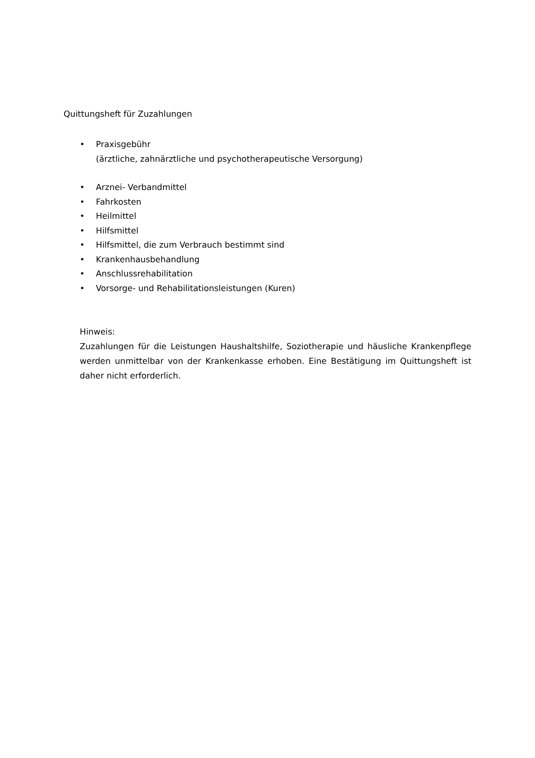Quittungsheft für Zuzahlungen
• Praxisgebühr
(ärztliche, zahnärztliche und psychotherapeutische Versorgung)
• Arznei- Verbandmittel
• Fahrkosten
• Heilmittel
• Hilfsmittel
• Hilfsmittel, die zum Verbrauch bestimmt sind
• Krankenhausbehandlung
• Anschlussrehabilitation
• Vorsorge- und Rehabilitationsleistungen (Kuren)
Hinweis:
Zuzahlungen für die Leistungen Haushaltshilfe, Soziotherapie und häusliche Kranken­pflege werden unmittelbar von der Krankenkasse erhoben. Eine Bestätigung im Quit­tungsheft ist daher nicht erforderlich.